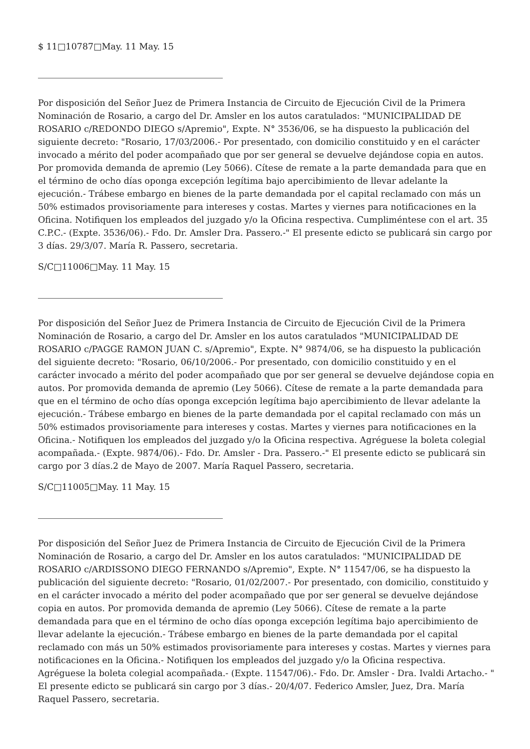$ 11□10787□May. 11 May. 15
Por disposición del Señor Juez de Primera Instancia de Circuito de Ejecución Civil de la Primera Nominación de Rosario, a cargo del Dr. Amsler en los autos caratulados: "MUNICIPALIDAD DE ROSARIO c/REDONDO DIEGO s/Apremio", Expte. N° 3536/06, se ha dispuesto la publicación del siguiente decreto: "Rosario, 17/03/2006.- Por presentado, con domicilio constituido y en el carácter invocado a mérito del poder acompañado que por ser general se devuelve dejándose copia en autos. Por promovida demanda de apremio (Ley 5066). Cítese de remate a la parte demandada para que en el término de ocho días oponga excepción legítima bajo apercibimiento de llevar adelante la ejecución.- Trábese embargo en bienes de la parte demandada por el capital reclamado con más un 50% estimados provisoriamente para intereses y costas. Martes y viernes para notificaciones en la Oficina. Notifiquen los empleados del juzgado y/o la Oficina respectiva. Cumpliméntese con el art. 35 C.P.C.- (Expte. 3536/06).- Fdo. Dr. Amsler Dra. Passero.-" El presente edicto se publicará sin cargo por 3 días. 29/3/07. María R. Passero, secretaria.
S/C□11006□May. 11 May. 15
Por disposición del Señor Juez de Primera Instancia de Circuito de Ejecución Civil de la Primera Nominación de Rosario, a cargo del Dr. Amsler en los autos caratulados "MUNICIPALIDAD DE ROSARIO c/PAGGE RAMON JUAN C. s/Apremio", Expte. N° 9874/06, se ha dispuesto la publicación del siguiente decreto: "Rosario, 06/10/2006.- Por presentado, con domicilio constituido y en el carácter invocado a mérito del poder acompañado que por ser general se devuelve dejándose copia en autos. Por promovida demanda de apremio (Ley 5066). Cítese de remate a la parte demandada para que en el término de ocho días oponga excepción legítima bajo apercibimiento de llevar adelante la ejecución.- Trábese embargo en bienes de la parte demandada por el capital reclamado con más un 50% estimados provisoriamente para intereses y costas. Martes y viernes para notificaciones en la Oficina.- Notifiquen los empleados del juzgado y/o la Oficina respectiva. Agréguese la boleta colegial acompañada.- (Expte. 9874/06).- Fdo. Dr. Amsler - Dra. Passero.-" El presente edicto se publicará sin cargo por 3 días.2 de Mayo de 2007. María Raquel Passero, secretaria.
S/C□11005□May. 11 May. 15
Por disposición del Señor Juez de Primera Instancia de Circuito de Ejecución Civil de la Primera Nominación de Rosario, a cargo del Dr. Amsler en los autos caratulados: "MUNICIPALIDAD DE ROSARIO c/ARDISSONO DIEGO FERNANDO s/Apremio", Expte. N° 11547/06, se ha dispuesto la publicación del siguiente decreto: "Rosario, 01/02/2007.- Por presentado, con domicilio, constituido y en el carácter invocado a mérito del poder acompañado que por ser general se devuelve dejándose copia en autos. Por promovida demanda de apremio (Ley 5066). Cítese de remate a la parte demandada para que en el término de ocho días oponga excepción legítima bajo apercibimiento de llevar adelante la ejecución.- Trábese embargo en bienes de la parte demandada por el capital reclamado con más un 50% estimados provisoriamente para intereses y costas. Martes y viernes para notificaciones en la Oficina.- Notifiquen los empleados del juzgado y/o la Oficina respectiva. Agréguese la boleta colegial acompañada.- (Expte. 11547/06).- Fdo. Dr. Amsler - Dra. Ivaldi Artacho.- " El presente edicto se publicará sin cargo por 3 días.- 20/4/07. Federico Amsler, Juez, Dra. María Raquel Passero, secretaria.